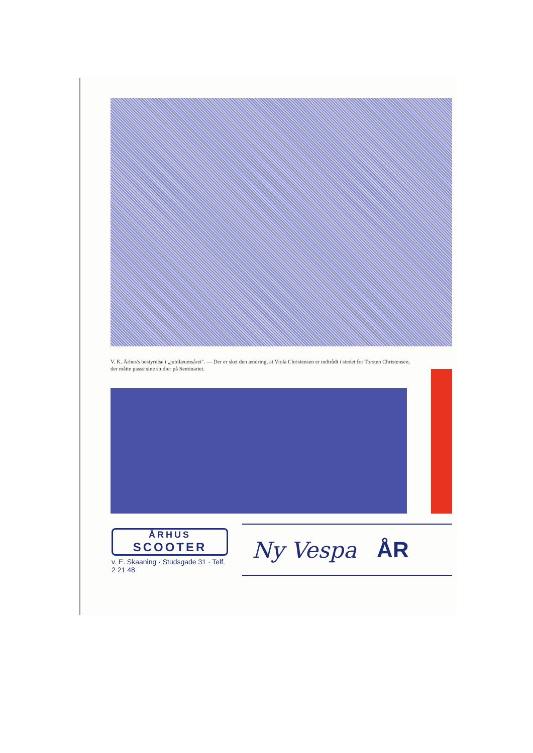V. K. Århus's bestyrelse i „jubilæumsåret". — Der er sket den ændring, at Viola Christensen er indtrådt i stedet for Torsten Christensen, der måtte passe sine studier på Seminariet.
ÅRHUS
SCOOTER
v. E. Skaaning · Studsgade 31 · Telf. 2 21 48
Ny Vespa ÅR